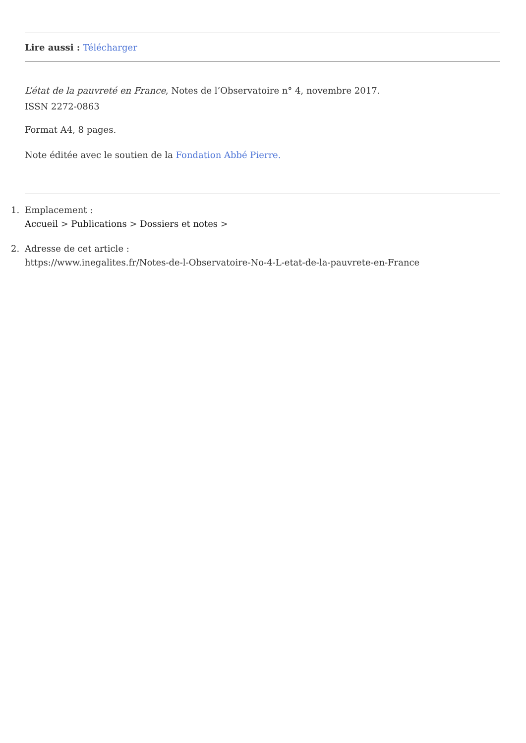Lire aussi : Télécharger
L’état de la pauvreté en France, Notes de l’Observatoire n° 4, novembre 2017.
ISSN 2272-0863
Format A4, 8 pages.
Note éditée avec le soutien de la Fondation Abbé Pierre.
1. Emplacement :
Accueil > Publications > Dossiers et notes >
2. Adresse de cet article :
https://www.inegalites.fr/Notes-de-l-Observatoire-No-4-L-etat-de-la-pauvrete-en-France